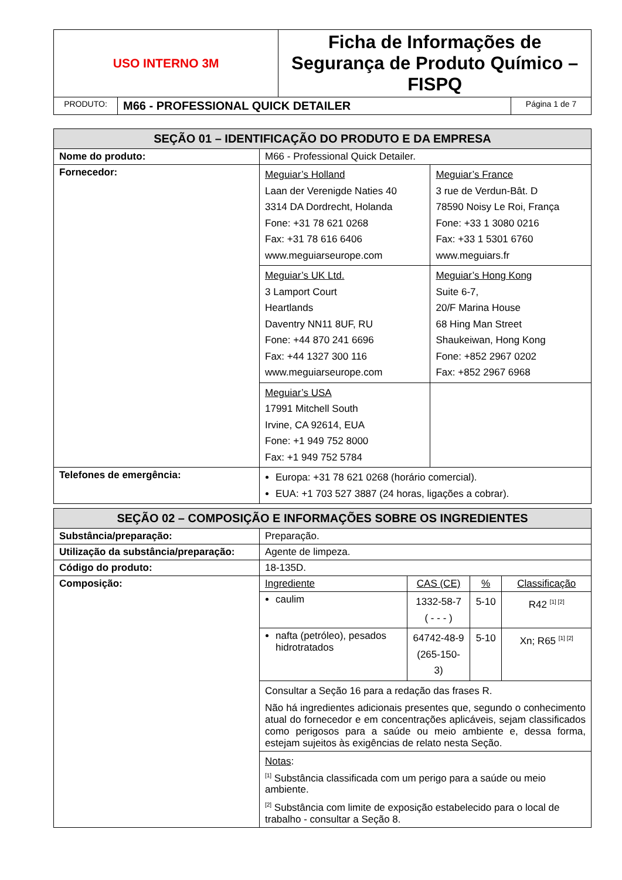| USO INTERNO 3M | | Ficha de Informações de Segurança de Produto Químico – FISPQ | |
| PRODUTO: | M66 - PROFESSIONAL QUICK DETAILER | | Página 1 de 7 |
| SEÇÃO 01 – IDENTIFICAÇÃO DO PRODUTO E DA EMPRESA | | |
| Nome do produto: | M66 - Professional Quick Detailer. | |
| Fornecedor: | Meguiar’s Holland Laan der Verenigde Naties 40 3314 DA Dordrecht, Holanda Fone: +31 78 621 0268 Fax: +31 78 616 6406 www.meguiarseurope.com | Meguiar’s France 3 rue de Verdun-Bât. D 78590 Noisy Le Roi, França Fone: +33 1 3080 0216 Fax: +33 1 5301 6760 www.meguiars.fr |
| | Meguiar’s UK Ltd. 3 Lamport Court Heartlands Daventry NN11 8UF, RU Fone: +44 870 241 6696 Fax: +44 1327 300 116 www.meguiarseurope.com | Meguiar’s Hong Kong Suite 6-7, 20/F Marina House 68 Hing Man Street Shaukeiwan, Hong Kong Fone: +852 2967 0202 Fax: +852 2967 6968 |
| | Meguiar’s USA 17991 Mitchell South Irvine, CA 92614, EUA Fone: +1 949 752 8000 Fax: +1 949 752 5784 | |
| Telefones de emergência: | Europa: +31 78 621 0268 (horário comercial). EUA: +1 703 527 3887 (24 horas, ligações a cobrar). | |
| SEÇÃO 02 – COMPOSIÇÃO E INFORMAÇÕES SOBRE OS INGREDIENTES | | | | |
| Substância/preparação: | Preparação. | | | |
| Utilização da substância/preparação: | Agente de limpeza. | | | |
| Código do produto: | 18-135D. | | | |
| Composição: | Ingrediente | CAS (CE) | % | Classificação |
| | caulim | 1332-58-7 ( - - - ) | 5-10 | R42 <sup>[1] [2]</sup> |
| | nafta (petróleo), pesados hidrotratados | 64742-48-9 (265-150-3) | 5-10 | Xn; R65 <sup>[1] [2]</sup> |
| | Consultar a Seção 16 para a redação das frases R. Não há ingredientes adicionais presentes que, segundo o conhecimento atual do fornecedor e em concentrações aplicáveis, sejam classificados como perigosos para a saúde ou meio ambiente e, dessa forma, estejam sujeitos às exigências de relato nesta Seção. | | | |
| | Notas : <sup>[1]</sup> Substância classificada com um perigo para a saúde ou meio ambiente. <sup>[2]</sup> Substância com limite de exposição estabelecido para o local de trabalho - consultar a Seção 8. | | | |